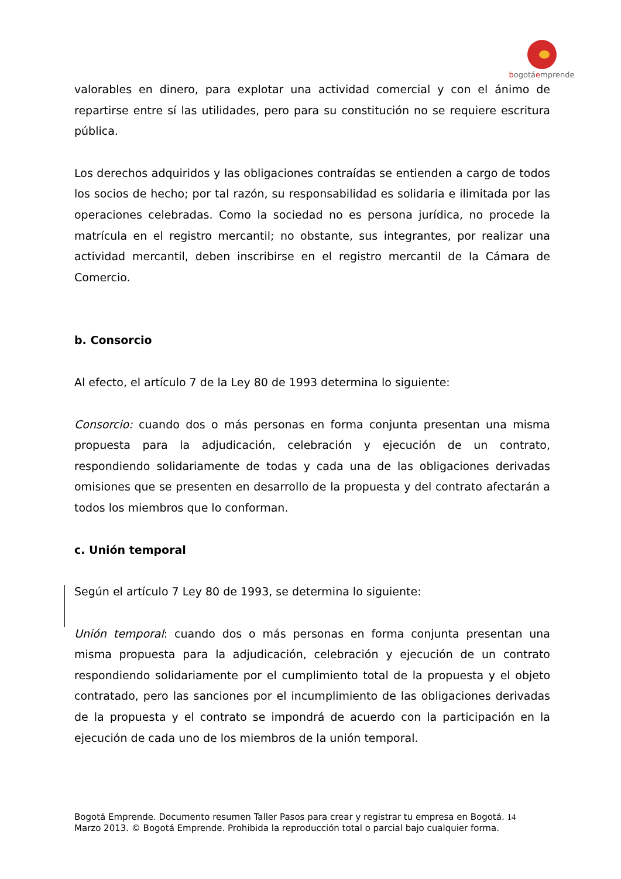bogotáemprende
valorables en dinero, para explotar una actividad comercial y con el ánimo de repartirse entre sí las utilidades, pero para su constitución no se requiere escritura pública.
Los derechos adquiridos y las obligaciones contraídas se entienden a cargo de todos los socios de hecho; por tal razón, su responsabilidad es solidaria e ilimitada por las operaciones celebradas. Como la sociedad no es persona jurídica, no procede la matrícula en el registro mercantil; no obstante, sus integrantes, por realizar una actividad mercantil, deben inscribirse en el registro mercantil de la Cámara de Comercio.
b. Consorcio
Al efecto, el artículo 7 de la Ley 80 de 1993 determina lo siguiente:
Consorcio: cuando dos o más personas en forma conjunta presentan una misma propuesta para la adjudicación, celebración y ejecución de un contrato, respondiendo solidariamente de todas y cada una de las obligaciones derivadas omisiones que se presenten en desarrollo de la propuesta y del contrato afectarán a todos los miembros que lo conforman.
c. Unión temporal
Según el artículo 7 Ley 80 de 1993, se determina lo siguiente:
Unión temporal: cuando dos o más personas en forma conjunta presentan una misma propuesta para la adjudicación, celebración y ejecución de un contrato respondiendo solidariamente por el cumplimiento total de la propuesta y el objeto contratado, pero las sanciones por el incumplimiento de las obligaciones derivadas de la propuesta y el contrato se impondrá de acuerdo con la participación en la ejecución de cada uno de los miembros de la unión temporal.
Bogotá Emprende. Documento resumen Taller Pasos para crear y registrar tu empresa en Bogotá. 14
Marzo 2013. © Bogotá Emprende. Prohibida la reproducción total o parcial bajo cualquier forma.